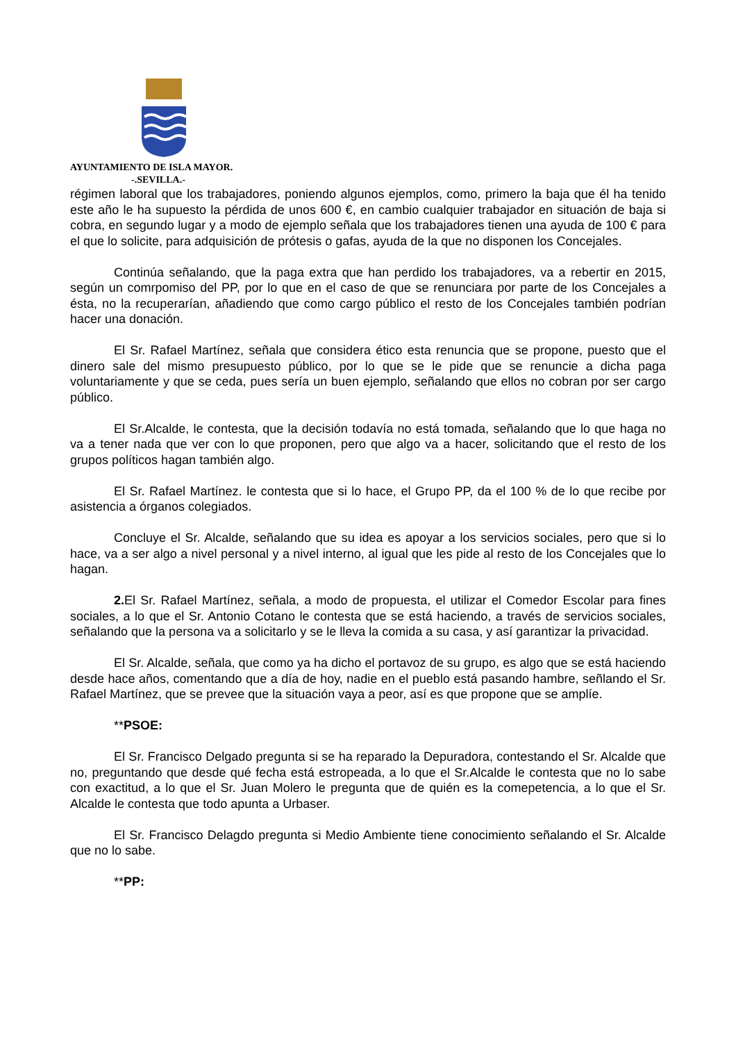AYUNTAMIENTO DE ISLA MAYOR.
-.SEVILLA.-
régimen laboral que los trabajadores, poniendo algunos ejemplos, como, primero la baja que él ha tenido este año le ha supuesto la pérdida de unos 600 €, en cambio cualquier trabajador en situación de baja si cobra, en segundo lugar y a modo de ejemplo señala que los trabajadores tienen una ayuda de 100 € para el que lo solicite, para adquisición de prótesis o gafas, ayuda de la que no disponen los Concejales.
Continúa señalando, que la paga extra que han perdido los trabajadores, va a rebertir en 2015, según un comrpomiso del PP, por lo que en el caso de que se renunciara por parte de los Concejales a ésta, no la recuperarían, añadiendo que como cargo público el resto de los Concejales también podrían hacer una donación.
El Sr. Rafael Martínez, señala que considera ético esta renuncia que se propone, puesto que el dinero sale del mismo presupuesto público, por lo que se le pide que se renuncie a dicha paga voluntariamente y que se ceda, pues sería un buen ejemplo, señalando que ellos no cobran por ser cargo público.
El Sr.Alcalde, le contesta, que la decisión todavía no está tomada, señalando que lo que haga no va a tener nada que ver con lo que proponen, pero que algo va a hacer, solicitando que el resto de los grupos políticos hagan también algo.
El Sr. Rafael Martínez. le contesta que si lo hace, el Grupo PP, da el 100 % de lo que recibe por asistencia a órganos colegiados.
Concluye el Sr. Alcalde, señalando que su idea es apoyar a los servicios sociales, pero que si lo hace, va a ser algo a nivel personal y a nivel interno, al igual que les pide al resto de los Concejales que lo hagan.
2. El Sr. Rafael Martínez, señala, a modo de propuesta, el utilizar el Comedor Escolar para fines sociales, a lo que el Sr. Antonio Cotano le contesta que se está haciendo, a través de servicios sociales, señalando que la persona va a solicitarlo y se le lleva la comida a su casa, y así garantizar la privacidad.
El Sr. Alcalde, señala, que como ya ha dicho el portavoz de su grupo, es algo que se está haciendo desde hace años, comentando que a día de hoy, nadie en el pueblo está pasando hambre, señlando el Sr. Rafael Martínez, que se prevee que la situación vaya a peor, así es que propone que se amplíe.
**PSOE:
El Sr. Francisco Delgado pregunta si se ha reparado la Depuradora, contestando el Sr. Alcalde que no, preguntando que desde qué fecha está estropeada, a lo que el Sr.Alcalde le contesta que no lo sabe con exactitud, a lo que el Sr. Juan Molero le pregunta que de quién es la comepetencia, a lo que el Sr. Alcalde le contesta que todo apunta a Urbaser.
El Sr. Francisco Delagdo pregunta si Medio Ambiente tiene conocimiento señalando el Sr. Alcalde que no lo sabe.
**PP: